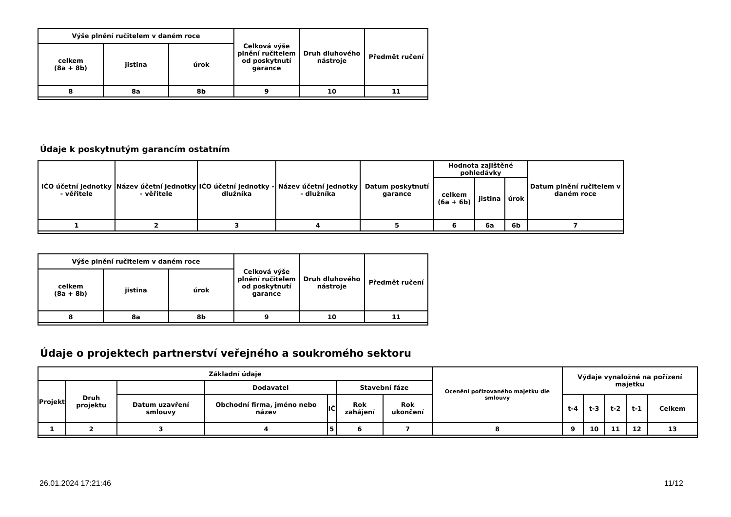| Výše plnění ručitelem v daném roce | | | Celková výše plnění ručitelem od poskytnutí garance | Druh dluhového nástroje | Předmět ručení |
| --- | --- | --- | --- | --- | --- |
| celkem (8a + 8b) | jistina | úrok | | | |
| 8 | 8a | 8b | 9 | 10 | 11 |
Údaje k poskytnutým garancím ostatním
| IČO účetní jednotky - věřitele | Název účetní jednotky - věřitele | IČO účetní jednotky - dlužníka | Název účetní jednotky - dlužníka | Datum poskytnutí garance | Hodnota zajištěné pohledávky | | | Datum plnění ručitelem v daném roce |
| --- | --- | --- | --- | --- | --- | --- | --- | --- |
| | | | | | celkem (6a + 6b) | jistina | úrok | |
| 1 | 2 | 3 | 4 | 5 | 6 | 6a | 6b | 7 |
| Výše plnění ručitelem v daném roce | | | Celková výše plnění ručitelem od poskytnutí garance | Druh dluhového nástroje | Předmět ručení |
| --- | --- | --- | --- | --- | --- |
| celkem (8a + 8b) | jistina | úrok | | | |
| 8 | 8a | 8b | 9 | 10 | 11 |
Údaje o projektech partnerství veřejného a soukromého sektoru
| Základní údaje | | | | | | | Ocenění pořizovaného majetku dle smlouvy | Výdaje vynaložné na pořízení majetku | | | | |
| --- | --- | --- | --- | --- | --- | --- | --- | --- | --- | --- | --- | --- |
| Projekt | Druh projektu | | Dodavatel | | Stavební fáze | | | | | | | |
| | | Datum uzavření smlouvy | Obchodní firma, jméno nebo název | IČ | Rok zahájení | Rok ukončení | | t-4 | t-3 | t-2 | t-1 | Celkem |
| 1 | 2 | 3 | 4 | 5 | 6 | 7 | 8 | 9 | 10 | 11 | 12 | 13 |
26.01.2024 17:21:46 11/12